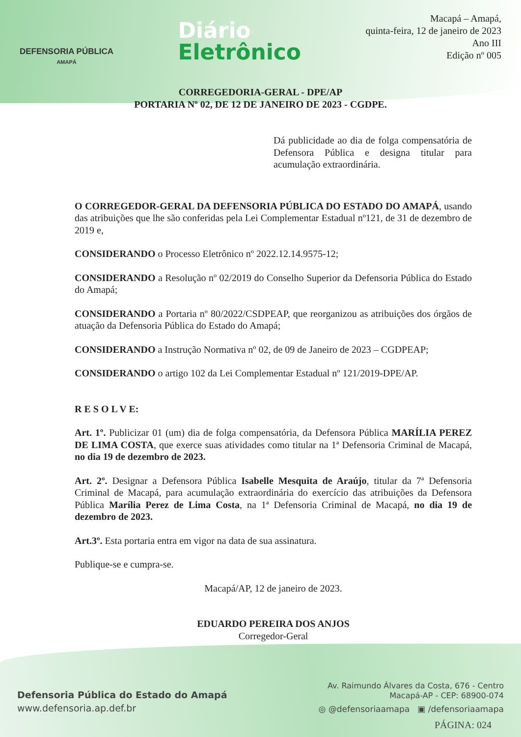DEFENSORIA PÚBLICA
AMAPÁ
Diário
Eletrônico
Macapá – Amapá,
quinta-feira, 12 de janeiro de 2023
Ano III
Edição nº 005
CORREGEDORIA-GERAL - DPE/AP
PORTARIA Nº 02, DE 12 DE JANEIRO DE 2023 - CGDPE.
Dá publicidade ao dia de folga compensatória de Defensora Pública e designa titular para acumulação extraordinária.
O CORREGEDOR-GERAL DA DEFENSORIA PÚBLICA DO ESTADO DO AMAPÁ, usando das atribuições que lhe são conferidas pela Lei Complementar Estadual nº121, de 31 de dezembro de 2019 e,
CONSIDERANDO o Processo Eletrônico nº 2022.12.14.9575-12;
CONSIDERANDO a Resolução nº 02/2019 do Conselho Superior da Defensoria Pública do Estado do Amapá;
CONSIDERANDO a Portaria nº 80/2022/CSDPEAP, que reorganizou as atribuições dos órgãos de atuação da Defensoria Pública do Estado do Amapá;
CONSIDERANDO a Instrução Normativa nº 02, de 09 de Janeiro de 2023 – CGDPEAP;
CONSIDERANDO o artigo 102 da Lei Complementar Estadual nº 121/2019-DPE/AP.
R E S O L V E:
Art. 1º. Publicizar 01 (um) dia de folga compensatória, da Defensora Pública MARÍLIA PEREZ DE LIMA COSTA, que exerce suas atividades como titular na 1ª Defensoria Criminal de Macapá, no dia 19 de dezembro de 2023.
Art. 2º. Designar a Defensora Pública Isabelle Mesquita de Araújo, titular da 7ª Defensoria Criminal de Macapá, para acumulação extraordinária do exercício das atribuições da Defensora Pública Marília Perez de Lima Costa, na 1ª Defensoria Criminal de Macapá, no dia 19 de dezembro de 2023.
Art.3º. Esta portaria entra em vigor na data de sua assinatura.
Publique-se e cumpra-se.
Macapá/AP, 12 de janeiro de 2023.
EDUARDO PEREIRA DOS ANJOS
Corregedor-Geral
Defensoria Pública do Estado do Amapá
www.defensoria.ap.def.br
Av. Raimundo Álvares da Costa, 676 - Centro
Macapá-AP - CEP: 68900-074
◎ @defensoriaamapa ▣ /defensoriaamapa
PÁGINA: 024